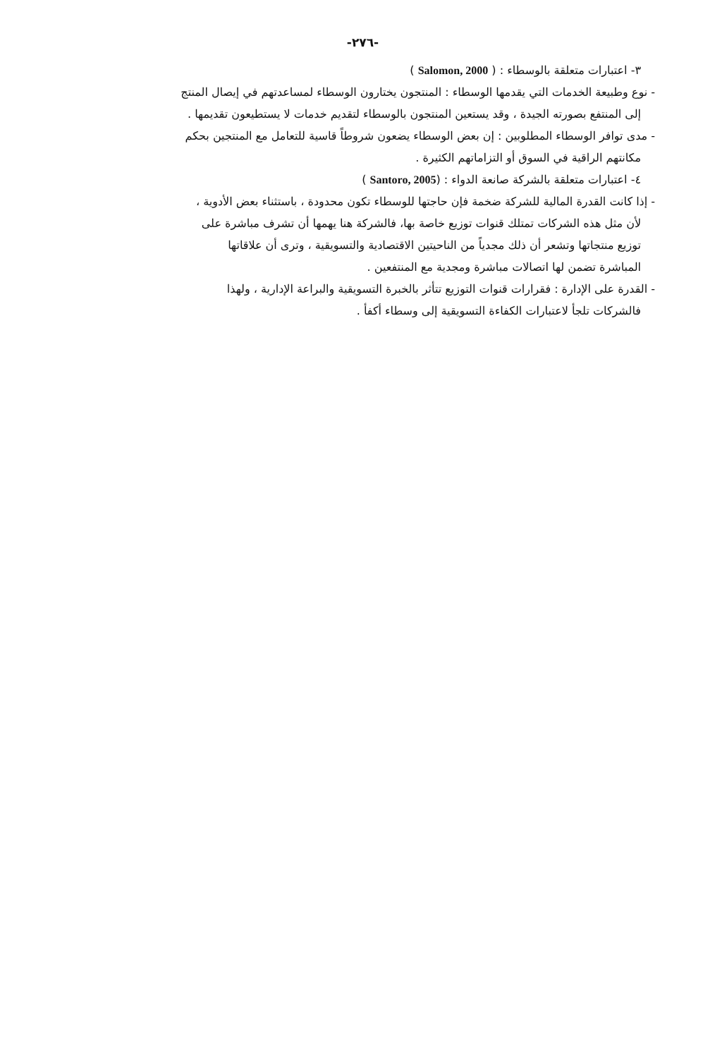-٢٧٦-
٣- اعتبارات متعلقة بالوسطاء : ( Salomon, 2000 )
- نوع وطبيعة الخدمات التي يقدمها الوسطاء : المنتجون يختارون الوسطاء لمساعدتهم في إيصال المنتج
إلى المنتفع بصورته الجيدة ، وقد يستعين المنتجون بالوسطاء لتقديم خدمات لا يستطيعون تقديمها .
- مدى توافر الوسطاء المطلوبين : إن بعض الوسطاء يضعون شروطاً قاسية للتعامل مع المنتجين بحكم
مكانتهم الراقية في السوق أو التزاماتهم الكثيرة .
٤- اعتبارات متعلقة بالشركة صانعة الدواء : (Santoro, 2005 )
- إذا كانت القدرة المالية للشركة ضخمة فإن حاجتها للوسطاء تكون محدودة ، باستثناء بعض الأدوية ،
لأن مثل هذه الشركات تمتلك قنوات توزيع خاصة بها، فالشركة هنا يهمها أن تشرف مباشرة على
توزيع منتجاتها وتشعر أن ذلك مجدياً من الناحيتين الاقتصادية والتسويقية ، وترى أن علاقاتها
المباشرة تضمن لها اتصالات مباشرة ومجدية مع المنتفعين .
- القدرة على الإدارة : فقرارات قنوات التوزيع تتأثر بالخبرة التسويقية والبراعة الإدارية ، ولهذا
فالشركات تلجأ لاعتبارات الكفاءة التسويقية إلى وسطاء أكفأ .